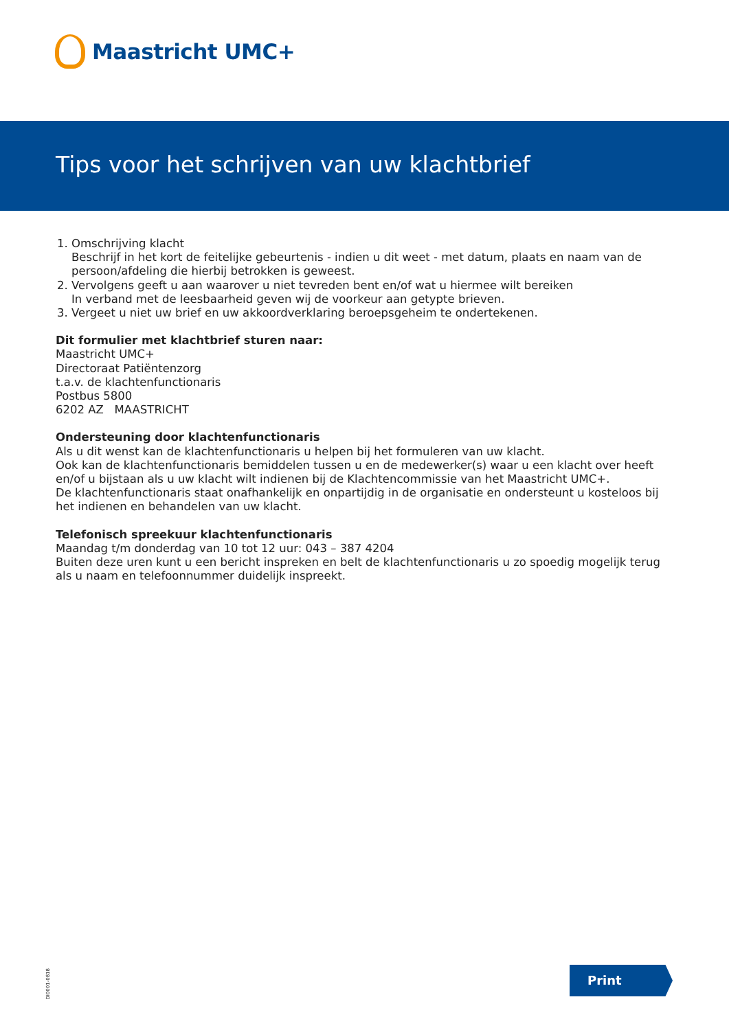Maastricht UMC+
Tips voor het schrijven van uw klachtbrief
1. Omschrijving klacht
Beschrijf in het kort de feitelijke gebeurtenis - indien u dit weet - met datum, plaats en naam van de persoon/afdeling die hierbij betrokken is geweest.
2. Vervolgens geeft u aan waarover u niet tevreden bent en/of wat u hiermee wilt bereiken
In verband met de leesbaarheid geven wij de voorkeur aan getypte brieven.
3. Vergeet u niet uw brief en uw akkoordverklaring beroepsgeheim te ondertekenen.
Dit formulier met klachtbrief sturen naar:
Maastricht UMC+
Directoraat Patiëntenzorg
t.a.v. de klachtenfunctionaris
Postbus 5800
6202 AZ MAASTRICHT
Ondersteuning door klachtenfunctionaris
Als u dit wenst kan de klachtenfunctionaris u helpen bij het formuleren van uw klacht.
Ook kan de klachtenfunctionaris bemiddelen tussen u en de medewerker(s) waar u een klacht over heeft en/of u bijstaan als u uw klacht wilt indienen bij de Klachtencommissie van het Maastricht UMC+.
De klachtenfunctionaris staat onafhankelijk en onpartijdig in de organisatie en ondersteunt u kosteloos bij het indienen en behandelen van uw klacht.
Telefonisch spreekuur klachtenfunctionaris
Maandag t/m donderdag van 10 tot 12 uur: 043 – 387 4204
Buiten deze uren kunt u een bericht inspreken en belt de klachtenfunctionaris u zo spoedig mogelijk terug als u naam en telefoonnummer duidelijk inspreekt.
DI0001-0818
Print